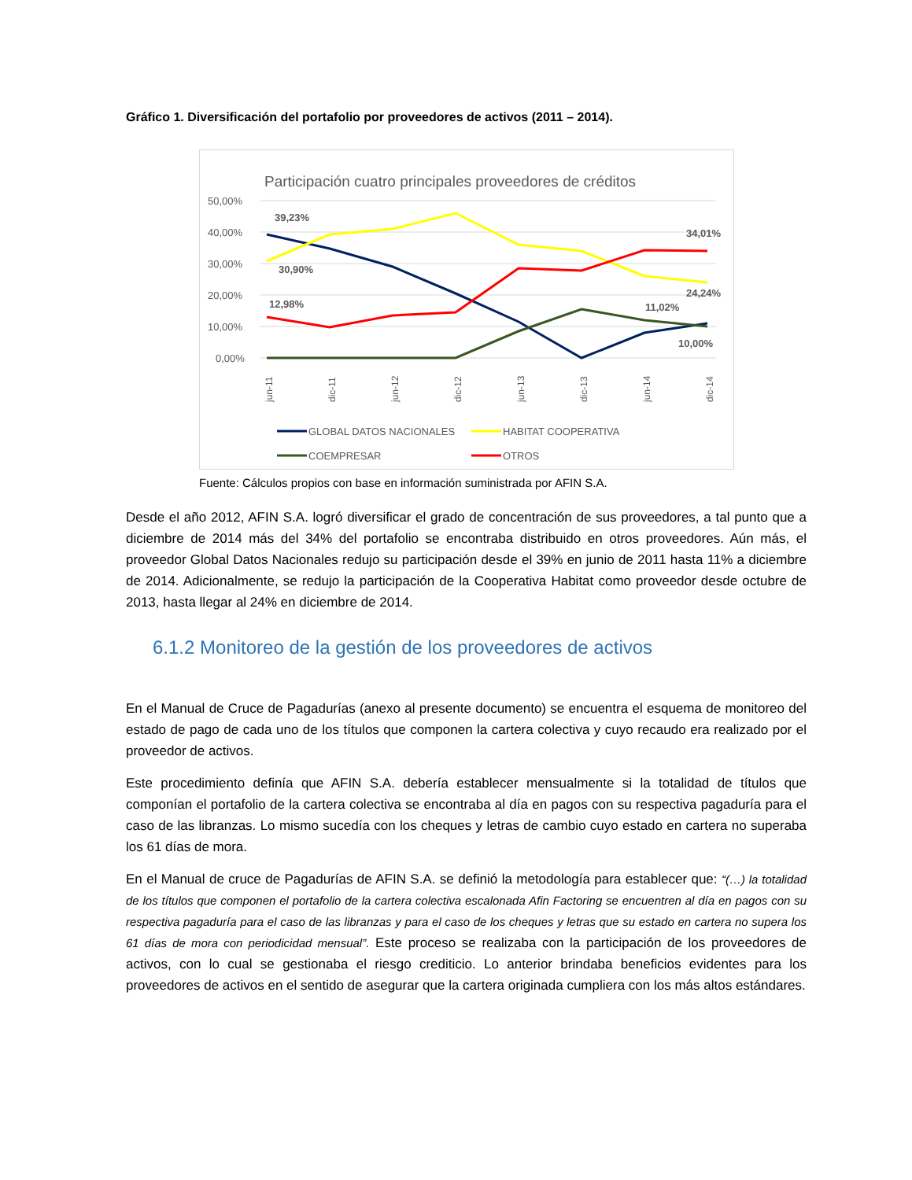Gráfico 1. Diversificación del portafolio por proveedores de activos (2011 – 2014).
Participación cuatro principales proveedores de créditos
50,00%
40,00%
30,00%
20,00%
10,00%
0,00%
39,23%
30,90%
12,98%
34,01%
24,24%
11,02%
10,00%
jun-11
dic-11
jun-12
dic-12
jun-13
dic-13
jun-14
dic-14
GLOBAL DATOS NACIONALES
HABITAT COOPERATIVA
COEMPRESAR
OTROS
Fuente: Cálculos propios con base en información suministrada por AFIN S.A.
Desde el año 2012, AFIN S.A. logró diversificar el grado de concentración de sus proveedores, a tal punto que a diciembre de 2014 más del 34% del portafolio se encontraba distribuido en otros proveedores. Aún más, el proveedor Global Datos Nacionales redujo su participación desde el 39% en junio de 2011 hasta 11% a diciembre de 2014. Adicionalmente, se redujo la participación de la Cooperativa Habitat como proveedor desde octubre de 2013, hasta llegar al 24% en diciembre de 2014.
6.1.2 Monitoreo de la gestión de los proveedores de activos
En el Manual de Cruce de Pagadurías (anexo al presente documento) se encuentra el esquema de monitoreo del estado de pago de cada uno de los títulos que componen la cartera colectiva y cuyo recaudo era realizado por el proveedor de activos.
Este procedimiento definía que AFIN S.A. debería establecer mensualmente si la totalidad de títulos que componían el portafolio de la cartera colectiva se encontraba al día en pagos con su respectiva pagaduría para el caso de las libranzas. Lo mismo sucedía con los cheques y letras de cambio cuyo estado en cartera no superaba los 61 días de mora.
En el Manual de cruce de Pagadurías de AFIN S.A. se definió la metodología para establecer que: “(…) la totalidad de los títulos que componen el portafolio de la cartera colectiva escalonada Afin Factoring se encuentren al día en pagos con su respectiva pagaduría para el caso de las libranzas y para el caso de los cheques y letras que su estado en cartera no supera los 61 días de mora con periodicidad mensual”. Este proceso se realizaba con la participación de los proveedores de activos, con lo cual se gestionaba el riesgo crediticio. Lo anterior brindaba beneficios evidentes para los proveedores de activos en el sentido de asegurar que la cartera originada cumpliera con los más altos estándares.